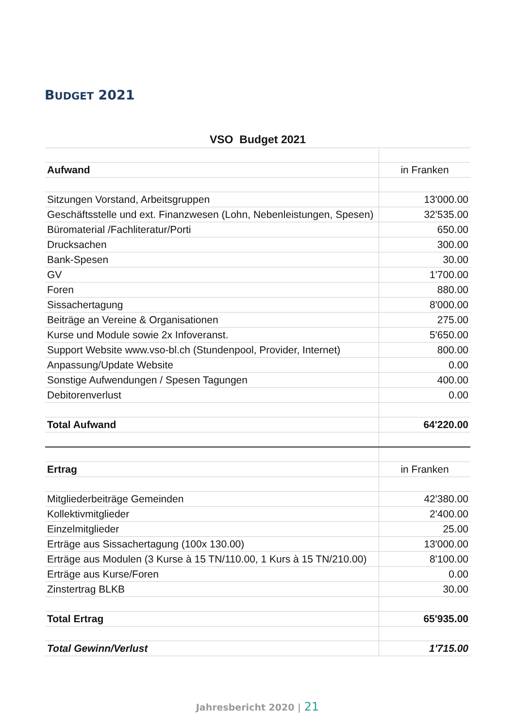BUDGET 2021
| VSO Budget 2021 | |
| --- | --- |
| Aufwand | in Franken |
| Sitzungen Vorstand, Arbeitsgruppen | 13'000.00 |
| Geschäftsstelle und ext. Finanzwesen (Lohn, Nebenleistungen, Spesen) | 32'535.00 |
| Büromaterial /Fachliteratur/Porti | 650.00 |
| Drucksachen | 300.00 |
| Bank-Spesen | 30.00 |
| GV | 1'700.00 |
| Foren | 880.00 |
| Sissachertagung | 8'000.00 |
| Beiträge an Vereine & Organisationen | 275.00 |
| Kurse und Module sowie 2x Infoveranst. | 5'650.00 |
| Support Website www.vso-bl.ch (Stundenpool, Provider, Internet) | 800.00 |
| Anpassung/Update Website | 0.00 |
| Sonstige Aufwendungen / Spesen Tagungen | 400.00 |
| Debitorenverlust | 0.00 |
| Total Aufwand | 64'220.00 |
| Ertrag | in Franken |
| Mitgliederbeiträge Gemeinden | 42'380.00 |
| Kollektivmitglieder | 2'400.00 |
| Einzelmitglieder | 25.00 |
| Erträge aus Sissachertagung (100x 130.00) | 13'000.00 |
| Erträge aus Modulen (3 Kurse à 15 TN/110.00, 1 Kurs à 15 TN/210.00) | 8'100.00 |
| Erträge aus Kurse/Foren | 0.00 |
| Zinstertrag BLKB | 30.00 |
| Total Ertrag | 65'935.00 |
| Total Gewinn/Verlust | 1'715.00 |
Jahresbericht 2020 | 21